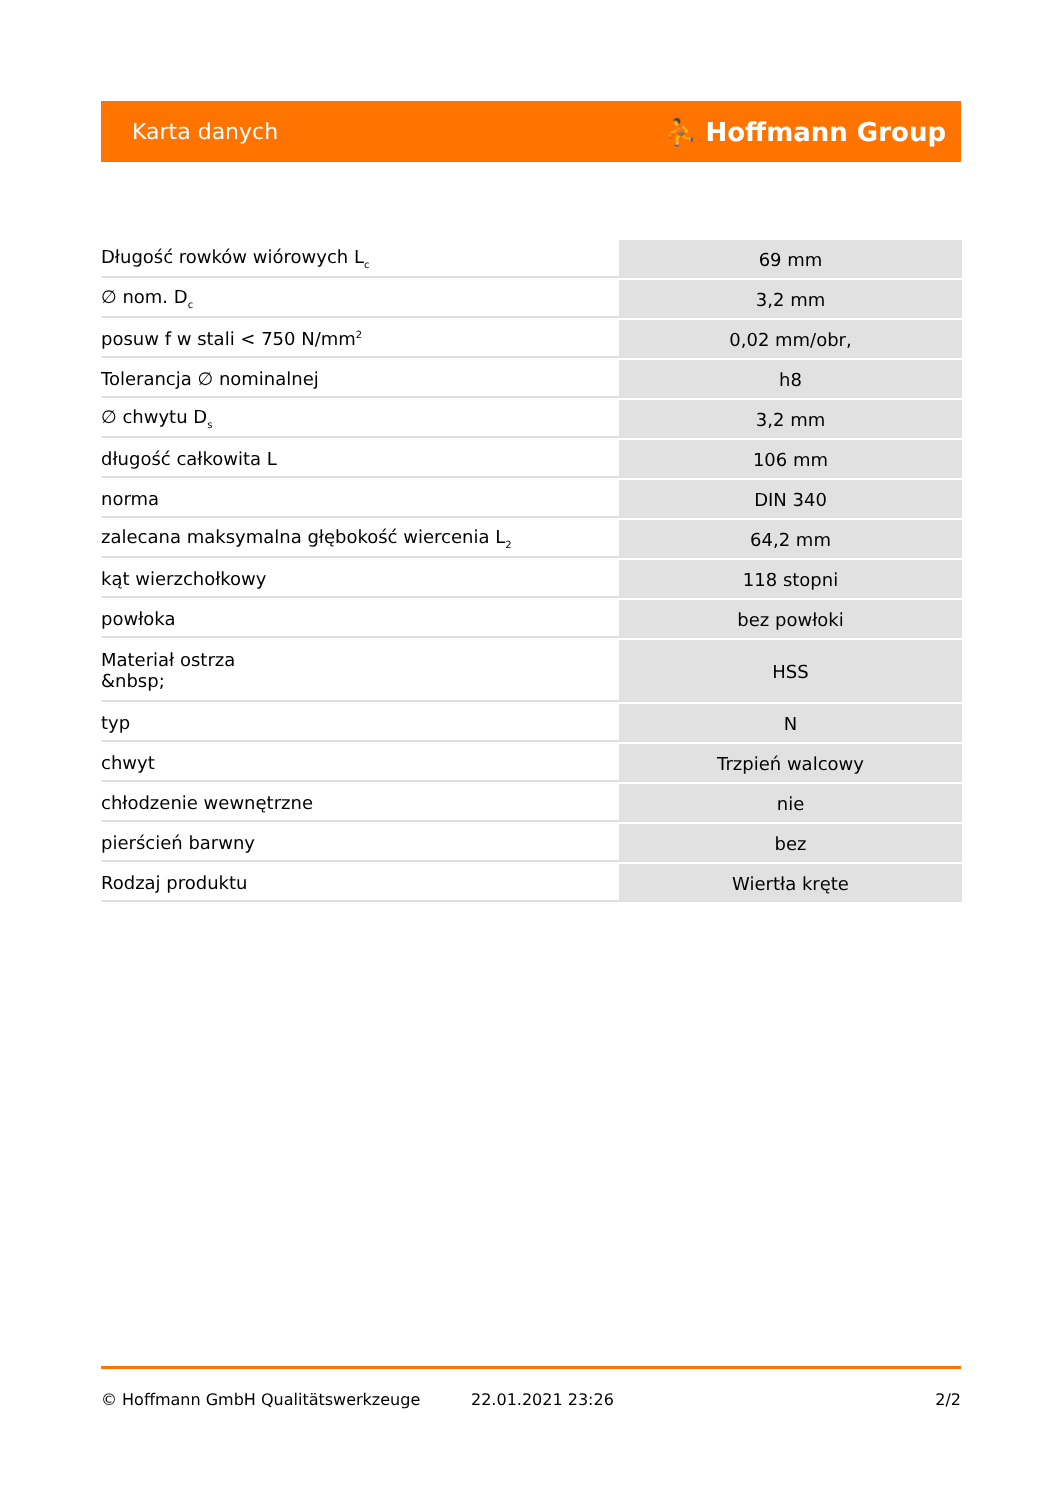Karta danych ⛹ Hoffmann Group
| Długość rowków wiórowych L<sub>c</sub> | 69 mm |
| ∅ nom. D<sub>c</sub> | 3,2 mm |
| posuw f w stali < 750 N/mm<sup>2</sup> | 0,02 mm/obr, |
| Tolerancja ∅ nominalnej | h8 |
| ∅ chwytu D<sub>s</sub> | 3,2 mm |
| długość całkowita L | 106 mm |
| norma | DIN 340 |
| zalecana maksymalna głębokość wiercenia L<sub>2</sub> | 64,2 mm |
| kąt wierzchołkowy | 118 stopni |
| powłoka | bez powłoki |
| Materiał ostrza &nbsp; | HSS |
| typ | N |
| chwyt | Trzpień walcowy |
| chłodzenie wewnętrzne | nie |
| pierścień barwny | bez |
| Rodzaj produktu | Wiertła kręte |
© Hoffmann GmbH Qualitätswerkzeuge 22.01.2021 23:26 2/2